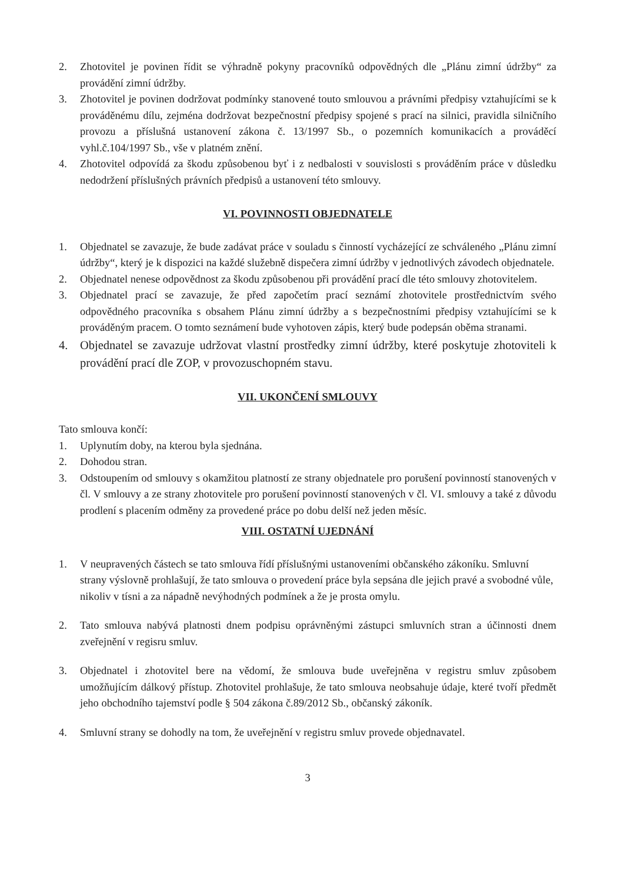2. Zhotovitel je povinen řídit se výhradně pokyny pracovníků odpovědných dle „Plánu zimní údržby“ za provádění zimní údržby.
3. Zhotovitel je povinen dodržovat podmínky stanovené touto smlouvou a právními předpisy vztahujícími se k prováděnému dílu, zejména dodržovat bezpečnostní předpisy spojené s prací na silnici, pravidla silničního provozu a příslušná ustanovení zákona č. 13/1997 Sb., o pozemních komunikacích a prováděcí vyhl.č.104/1997 Sb., vše v platném znění.
4. Zhotovitel odpovídá za škodu způsobenou byť i z nedbalosti v souvislosti s prováděním práce v důsledku nedodržení příslušných právních předpisů a ustanovení této smlouvy.
VI. POVINNOSTI OBJEDNATELE
1. Objednatel se zavazuje, že bude zadávat práce v souladu s činností vycházející ze schváleného „Plánu zimní údržby“, který je k dispozici na každé služebně dispečera zimní údržby v jednotlivých závodech objednatele.
2. Objednatel nenese odpovědnost za škodu způsobenou při provádění prací dle této smlouvy zhotovitelem.
3. Objednatel prací se zavazuje, že před započetím prací seznámí zhotovitele prostřednictvím svého odpovědného pracovníka s obsahem Plánu zimní údržby a s bezpečnostními předpisy vztahujícími se k prováděným pracem. O tomto seznámení bude vyhotoven zápis, který bude podepsán oběma stranami.
4. Objednatel se zavazuje udržovat vlastní prostředky zimní údržby, které poskytuje zhotoviteli k provádění prací dle ZOP, v provozuschopném stavu.
VII. UKONČENÍ SMLOUVY
Tato smlouva končí:
1. Uplynutím doby, na kterou byla sjednána.
2. Dohodou stran.
3. Odstoupením od smlouvy s okamžitou platností ze strany objednatele pro porušení povinností stanovených v čl. V smlouvy a ze strany zhotovitele pro porušení povinností stanovených v čl. VI. smlouvy a také z důvodu prodlení s placením odměny za provedené práce po dobu delší než jeden měsíc.
VIII. OSTATNÍ UJEDNÁNÍ
1. V neupravených částech se tato smlouva řídí příslušnými ustanoveními občanského zákoníku. Smluvní strany výslovně prohlašují, že tato smlouva o provedení práce byla sepsána dle jejich pravé a svobodné vůle, nikoliv v tísni a za nápadně nevýhodných podmínek a že je prosta omylu.
2. Tato smlouva nabývá platnosti dnem podpisu oprávněnými zástupci smluvních stran a účinnosti dnem zveřejnění v regisru smluv.
3. Objednatel i zhotovitel bere na vědomí, že smlouva bude uveřejněna v registru smluv způsobem umožňujícím dálkový přístup. Zhotovitel prohlašuje, že tato smlouva neobsahuje údaje, které tvoří předmět jeho obchodního tajemství podle § 504 zákona č.89/2012 Sb., občanský zákoník.
4. Smluvní strany se dohodly na tom, že uveřejnění v registru smluv provede objednavatel.
3